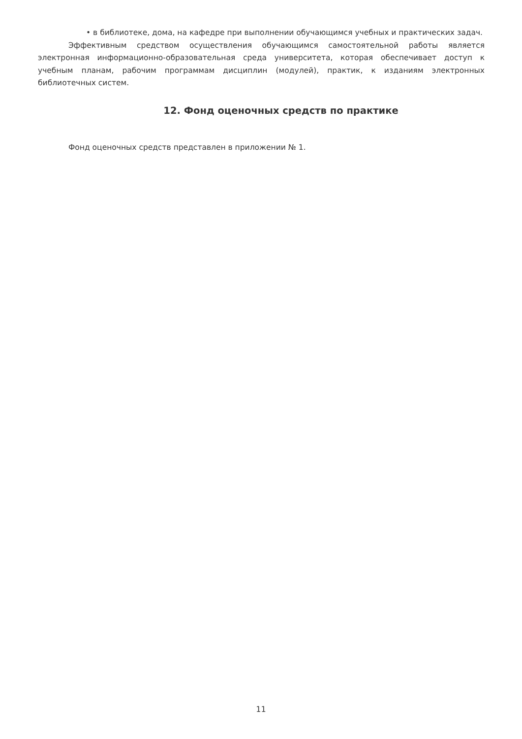• в библиотеке, дома, на кафедре при выполнении обучающимся учебных и практических задач.
Эффективным средством осуществления обучающимся самостоятельной работы является электронная информационно-образовательная среда университета, которая обеспечивает доступ к учебным планам, рабочим программам дисциплин (модулей), практик, к изданиям электронных библиотечных систем.
12. Фонд оценочных средств по практике
Фонд оценочных средств представлен в приложении № 1.
11